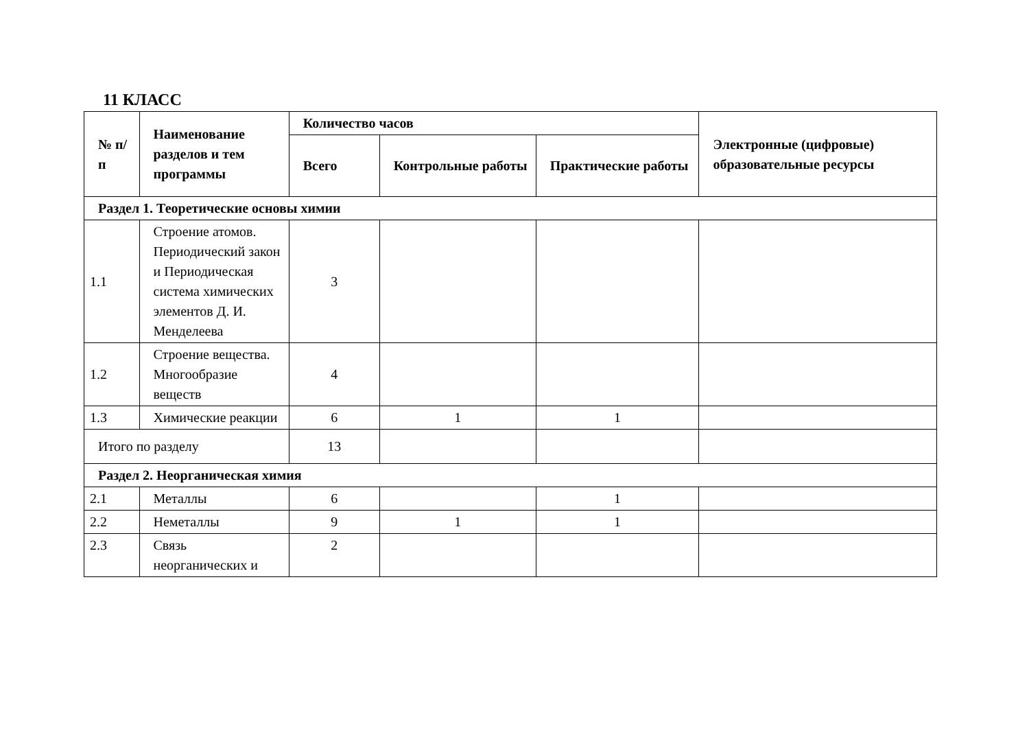11 КЛАСС
| № п/п | Наименование разделов и тем программы | Количество часов | | | Электронные (цифровые) образовательные ресурсы |
| --- | --- | --- | --- | --- | --- |
| | | Всего | Контрольные работы | Практические работы | |
| Раздел 1. Теоретические основы химии | | | | | |
| 1.1 | Строение атомов. Периодический закон и Периодическая система химических элементов Д. И. Менделеева | 3 | | | |
| 1.2 | Строение вещества. Многообразие веществ | 4 | | | |
| 1.3 | Химические реакции | 6 | 1 | 1 | |
| Итого по разделу | | 13 | | | |
| Раздел 2. Неорганическая химия | | | | | |
| 2.1 | Металлы | 6 | | 1 | |
| 2.2 | Неметаллы | 9 | 1 | 1 | |
| 2.3 | Связь неорганических и | 2 | | | |